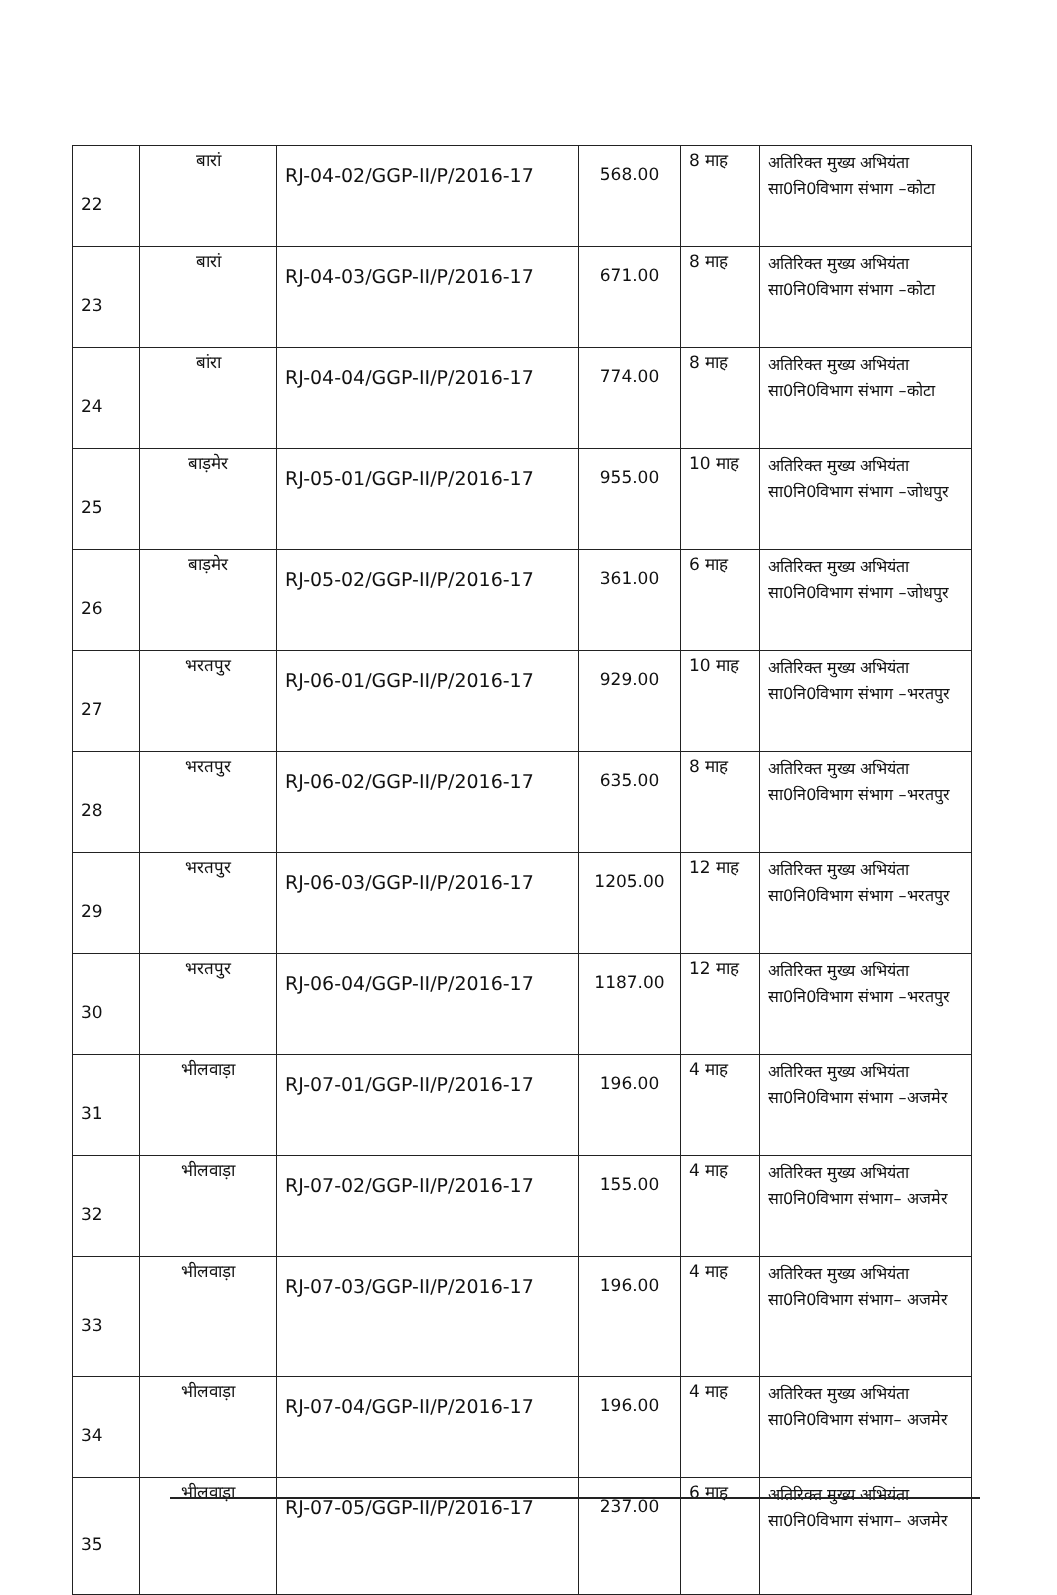| 22 | बारां | RJ-04-02/GGP-II/P/2016-17 | 568.00 | 8 माह | अतिरिक्त मुख्य अभियंता सा0नि0विभाग संभाग –कोटा |
| 23 | बारां | RJ-04-03/GGP-II/P/2016-17 | 671.00 | 8 माह | अतिरिक्त मुख्य अभियंता सा0नि0विभाग संभाग –कोटा |
| 24 | बांरा | RJ-04-04/GGP-II/P/2016-17 | 774.00 | 8 माह | अतिरिक्त मुख्य अभियंता सा0नि0विभाग संभाग –कोटा |
| 25 | बाड़मेर | RJ-05-01/GGP-II/P/2016-17 | 955.00 | 10 माह | अतिरिक्त मुख्य अभियंता सा0नि0विभाग संभाग –जोधपुर |
| 26 | बाड़मेर | RJ-05-02/GGP-II/P/2016-17 | 361.00 | 6 माह | अतिरिक्त मुख्य अभियंता सा0नि0विभाग संभाग –जोधपुर |
| 27 | भरतपुर | RJ-06-01/GGP-II/P/2016-17 | 929.00 | 10 माह | अतिरिक्त मुख्य अभियंता सा0नि0विभाग संभाग –भरतपुर |
| 28 | भरतपुर | RJ-06-02/GGP-II/P/2016-17 | 635.00 | 8 माह | अतिरिक्त मुख्य अभियंता सा0नि0विभाग संभाग –भरतपुर |
| 29 | भरतपुर | RJ-06-03/GGP-II/P/2016-17 | 1205.00 | 12 माह | अतिरिक्त मुख्य अभियंता सा0नि0विभाग संभाग –भरतपुर |
| 30 | भरतपुर | RJ-06-04/GGP-II/P/2016-17 | 1187.00 | 12 माह | अतिरिक्त मुख्य अभियंता सा0नि0विभाग संभाग –भरतपुर |
| 31 | भीलवाड़ा | RJ-07-01/GGP-II/P/2016-17 | 196.00 | 4 माह | अतिरिक्त मुख्य अभियंता सा0नि0विभाग संभाग –अजमेर |
| 32 | भीलवाड़ा | RJ-07-02/GGP-II/P/2016-17 | 155.00 | 4 माह | अतिरिक्त मुख्य अभियंता सा0नि0विभाग संभाग– अजमेर |
| 33 | भीलवाड़ा | RJ-07-03/GGP-II/P/2016-17 | 196.00 | 4 माह | अतिरिक्त मुख्य अभियंता सा0नि0विभाग संभाग– अजमेर |
| 34 | भीलवाड़ा | RJ-07-04/GGP-II/P/2016-17 | 196.00 | 4 माह | अतिरिक्त मुख्य अभियंता सा0नि0विभाग संभाग– अजमेर |
| 35 | भीलवाड़ा | RJ-07-05/GGP-II/P/2016-17 | 237.00 | 6 माह | अतिरिक्त मुख्य अभियंता सा0नि0विभाग संभाग– अजमेर |